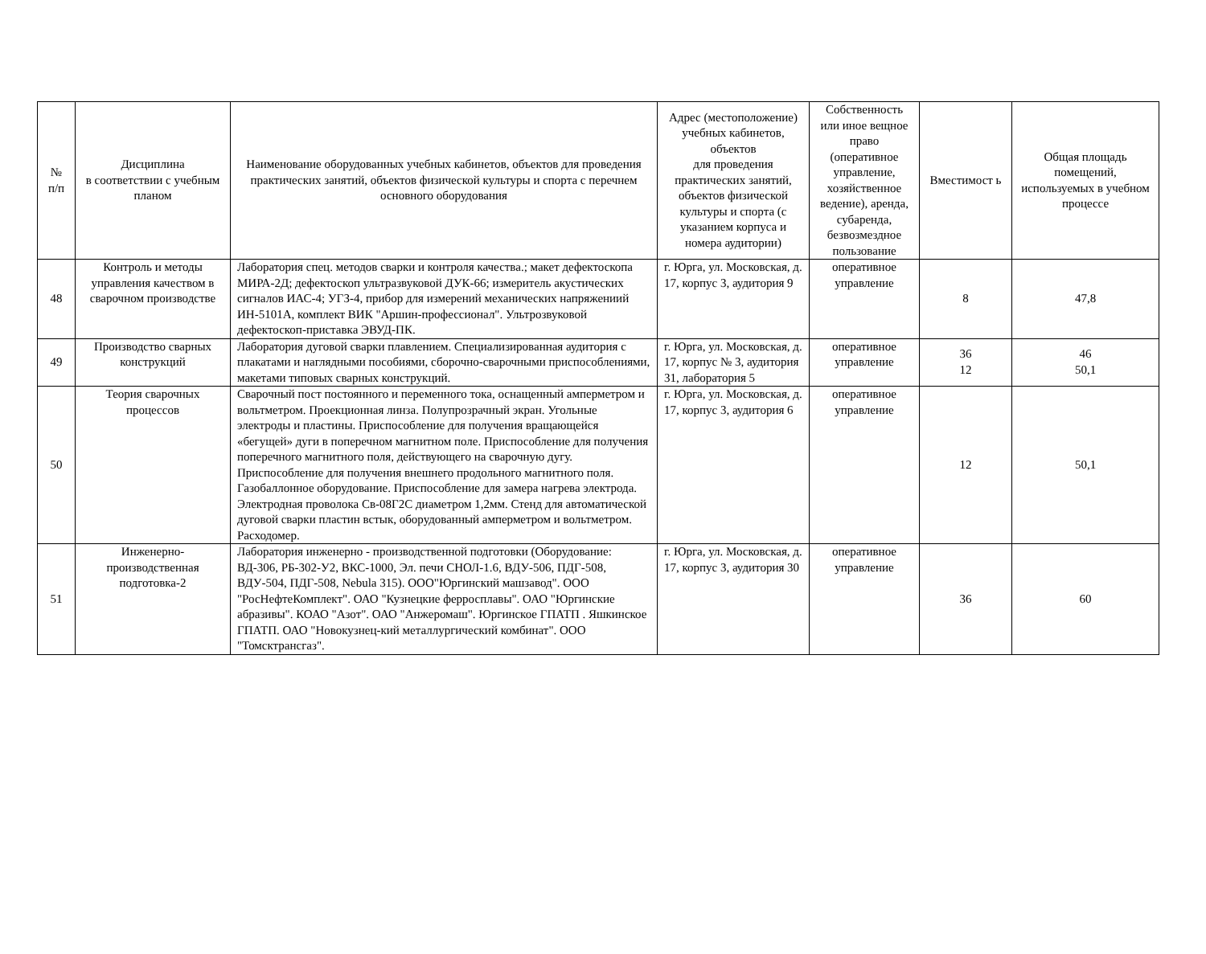| № п/п | Дисциплина в соответствии с учебным планом | Наименование оборудованных учебных кабинетов, объектов для проведения практических занятий, объектов физической культуры и спорта с перечнем основного оборудования | Адрес (местоположение) учебных кабинетов, объектов для проведения практических занятий, объектов физической культуры и спорта (с указанием корпуса и номера аудитории) | Собственность или иное вещное право (оперативное управление, хозяйственное ведение), аренда, субаренда, безвозмездное пользование | Вместимост ь | Общая площадь помещений, используемых в учебном процессе |
| --- | --- | --- | --- | --- | --- | --- |
| 48 | Контроль и методы управления качеством в сварочном производстве | Лаборатория спец. методов сварки и контроля качества.; макет дефектоскопа МИРА-2Д; дефектоскоп ультразвуковой ДУК-66; измеритель акустических сигналов ИАС-4; УГЗ-4, прибор для измерений механических напряжениий ИН-5101А, комплект ВИК "Аршин-профессионал". Ультрозвуковой дефектоскоп-приставка ЭВУД-ПК. | г. Юрга, ул. Московская, д. 17, корпус 3, аудитория 9 | оперативное управление | 8 | 47,8 |
| 49 | Производство сварных конструкций | Лаборатория дуговой сварки плавлением. Специализированная аудитория с плакатами и наглядными пособиями, сборочно-сварочными приспособлениями, макетами типовых сварных конструкций. | г. Юрга, ул. Московская, д. 17, корпус № 3, аудитория 31, лаборатория 5 | оперативное управление | 36 12 | 46 50,1 |
| 50 | Теория сварочных процессов | Сварочный пост постоянного и переменного тока, оснащенный амперметром и вольтметром. Проекционная линза. Полупрозрачный экран. Угольные электроды и пластины. Приспособление для получения вращающейся «бегущей» дуги в поперечном магнитном поле. Приспособление для получения поперечного магнитного поля, действующего на сварочную дугу. Приспособление для получения внешнего продольного магнитного поля. Газобаллонное оборудование. Приспособление для замера нагрева электрода. Электродная проволока Св-08Г2С диаметром 1,2мм. Стенд для автоматической дуговой сварки пластин встык, оборудованный амперметром и вольтметром. Расходомер. | г. Юрга, ул. Московская, д. 17, корпус 3, аудитория 6 | оперативное управление | 12 | 50,1 |
| 51 | Инженерно-производственная подготовка-2 | Лаборатория инженерно - производственной подготовки (Оборудование: ВД-306, РБ-302-У2, ВКС-1000, Эл. печи СНОЛ-1.6, ВДУ-506, ПДГ-508, ВДУ-504, ПДГ-508, Nebula 315). ООО"Юргинский машзавод". ООО "РосНефтеКомплект". ОАО "Кузнецкие ферросплавы". ОАО "Юргинские абразивы". КОАО "Азот". ОАО "Анжеромаш". Юргинское ГПАТП . Яшкинское ГПАТП. ОАО "Новокузнец-кий металлургический комбинат". ООО "Томсктрансгаз". | г. Юрга, ул. Московская, д. 17, корпус 3, аудитория 30 | оперативное управление | 36 | 60 |